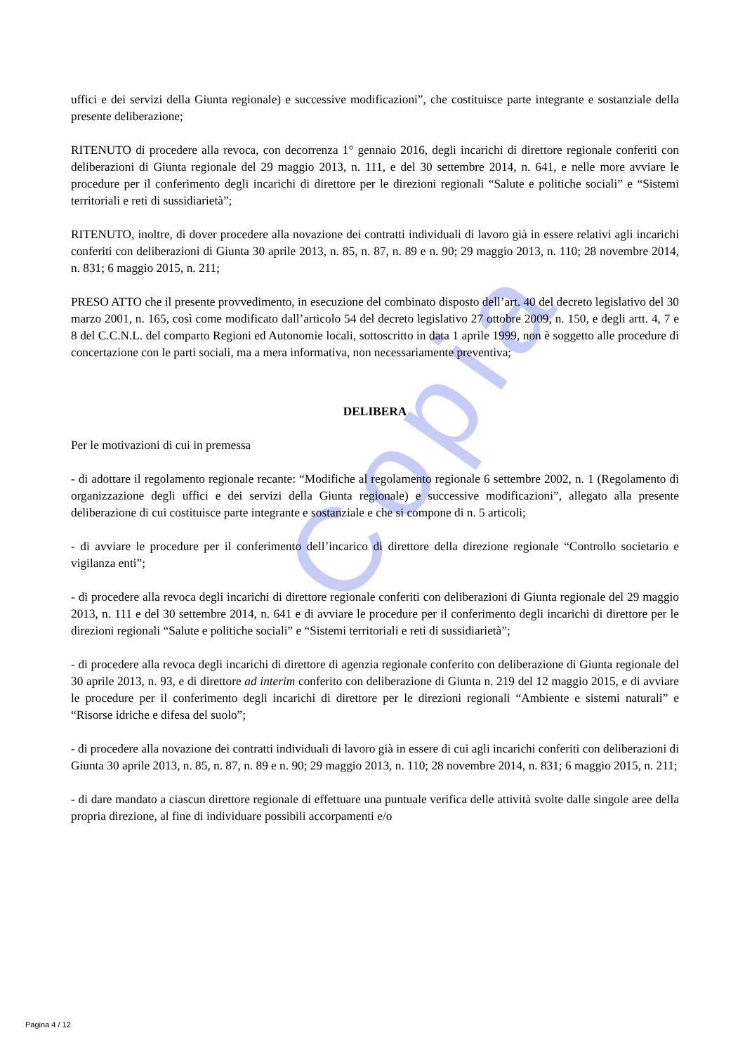Copia
uffici e dei servizi della Giunta regionale) e successive modificazioni”, che costituisce parte integrante e sostanziale della presente deliberazione;
RITENUTO di procedere alla revoca, con decorrenza 1° gennaio 2016, degli incarichi di direttore regionale conferiti con deliberazioni di Giunta regionale del 29 maggio 2013, n. 111, e del 30 settembre 2014, n. 641, e nelle more avviare le procedure per il conferimento degli incarichi di direttore per le direzioni regionali “Salute e politiche sociali” e “Sistemi territoriali e reti di sussidiarietà”;
RITENUTO, inoltre, di dover procedere alla novazione dei contratti individuali di lavoro già in essere relativi agli incarichi conferiti con deliberazioni di Giunta 30 aprile 2013, n. 85, n. 87, n. 89 e n. 90; 29 maggio 2013, n. 110; 28 novembre 2014, n. 831; 6 maggio 2015, n. 211;
PRESO ATTO che il presente provvedimento, in esecuzione del combinato disposto dell’art. 40 del decreto legislativo del 30 marzo 2001, n. 165, così come modificato dall’articolo 54 del decreto legislativo 27 ottobre 2009, n. 150, e degli artt. 4, 7 e 8 del C.C.N.L. del comparto Regioni ed Autonomie locali, sottoscritto in data 1 aprile 1999, non è soggetto alle procedure di concertazione con le parti sociali, ma a mera informativa, non necessariamente preventiva;
DELIBERA
Per le motivazioni di cui in premessa
- di adottare il regolamento regionale recante: “Modifiche al regolamento regionale 6 settembre 2002, n. 1 (Regolamento di organizzazione degli uffici e dei servizi della Giunta regionale) e successive modificazioni”, allegato alla presente deliberazione di cui costituisce parte integrante e sostanziale e che si compone di n. 5 articoli;
- di avviare le procedure per il conferimento dell’incarico di direttore della direzione regionale “Controllo societario e vigilanza enti”;
- di procedere alla revoca degli incarichi di direttore regionale conferiti con deliberazioni di Giunta regionale del 29 maggio 2013, n. 111 e del 30 settembre 2014, n. 641 e di avviare le procedure per il conferimento degli incarichi di direttore per le direzioni regionali “Salute e politiche sociali” e “Sistemi territoriali e reti di sussidiarietà”;
- di procedere alla revoca degli incarichi di direttore di agenzia regionale conferito con deliberazione di Giunta regionale del 30 aprile 2013, n. 93, e di direttore ad interim conferito con deliberazione di Giunta n. 219 del 12 maggio 2015, e di avviare le procedure per il conferimento degli incarichi di direttore per le direzioni regionali “Ambiente e sistemi naturali” e “Risorse idriche e difesa del suolo”;
- di procedere alla novazione dei contratti individuali di lavoro già in essere di cui agli incarichi conferiti con deliberazioni di Giunta 30 aprile 2013, n. 85, n. 87, n. 89 e n. 90; 29 maggio 2013, n. 110; 28 novembre 2014, n. 831; 6 maggio 2015, n. 211;
- di dare mandato a ciascun direttore regionale di effettuare una puntuale verifica delle attività svolte dalle singole aree della propria direzione, al fine di individuare possibili accorpamenti e/o
Pagina 4 / 12